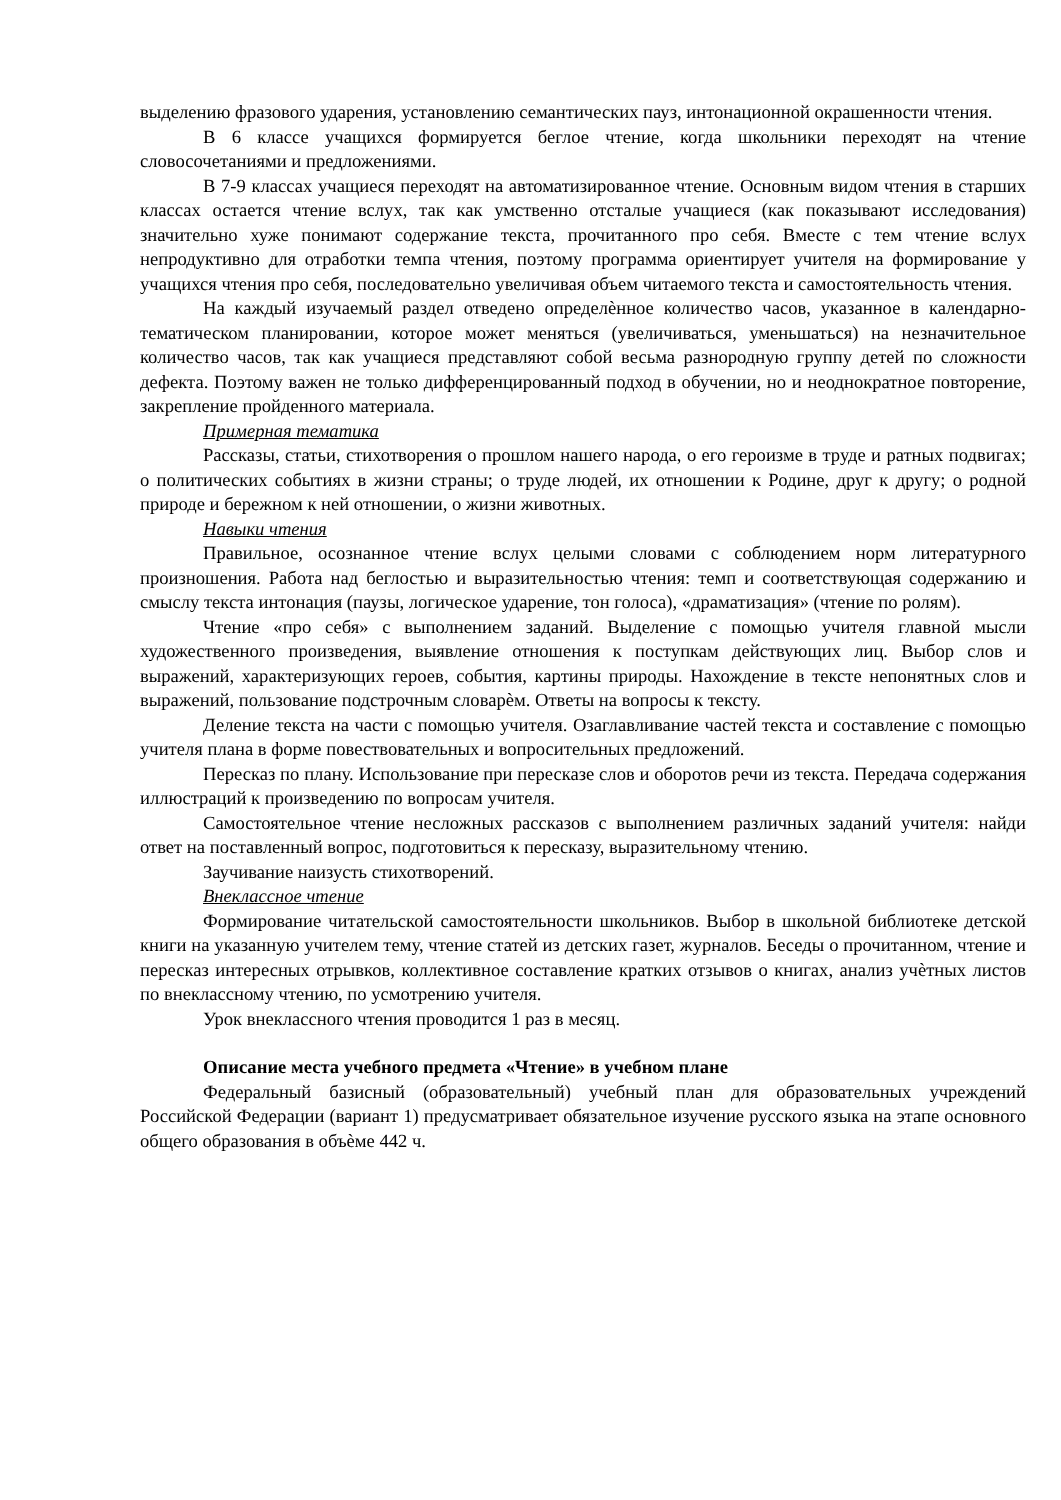выделению фразового ударения, установлению семантических пауз, интонационной окрашенности чтения.
В 6 классе учащихся формируется беглое чтение, когда школьники переходят на чтение словосочетаниями и предложениями.
В 7-9 классах учащиеся переходят на автоматизированное чтение. Основным видом чтения в старших классах остается чтение вслух, так как умственно отсталые учащиеся (как показывают исследования) значительно хуже понимают содержание текста, прочитанного про себя. Вместе с тем чтение вслух непродуктивно для отработки темпа чтения, поэтому программа ориентирует учителя на формирование у учащихся чтения про себя, последовательно увеличивая объем читаемого текста и самостоятельность чтения.
На каждый изучаемый раздел отведено определѐнное количество часов, указанное в календарно-тематическом планировании, которое может меняться (увеличиваться, уменьшаться) на незначительное количество часов, так как учащиеся представляют собой весьма разнородную группу детей по сложности дефекта. Поэтому важен не только дифференцированный подход в обучении, но и неоднократное повторение, закрепление пройденного материала.
Примерная тематика
Рассказы, статьи, стихотворения о прошлом нашего народа, о его героизме в труде и ратных подвигах; о политических событиях в жизни страны; о труде людей, их отношении к Родине, друг к другу; о родной природе и бережном к ней отношении, о жизни животных.
Навыки чтения
Правильное, осознанное чтение вслух целыми словами с соблюдением норм литературного произношения. Работа над беглостью и выразительностью чтения: темп и соответствующая содержанию и смыслу текста интонация (паузы, логическое ударение, тон голоса), «драматизация» (чтение по ролям).
Чтение «про себя» с выполнением заданий. Выделение с помощью учителя главной мысли художественного произведения, выявление отношения к поступкам действующих лиц. Выбор слов и выражений, характеризующих героев, события, картины природы. Нахождение в тексте непонятных слов и выражений, пользование подстрочным словарѐм. Ответы на вопросы к тексту.
Деление текста на части с помощью учителя. Озаглавливание частей текста и составление с помощью учителя плана в форме повествовательных и вопросительных предложений.
Пересказ по плану. Использование при пересказе слов и оборотов речи из текста. Передача содержания иллюстраций к произведению по вопросам учителя.
Самостоятельное чтение несложных рассказов с выполнением различных заданий учителя: найди ответ на поставленный вопрос, подготовиться к пересказу, выразительному чтению.
Заучивание наизусть стихотворений.
Внеклассное чтение
Формирование читательской самостоятельности школьников. Выбор в школьной библиотеке детской книги на указанную учителем тему, чтение статей из детских газет, журналов. Беседы о прочитанном, чтение и пересказ интересных отрывков, коллективное составление кратких отзывов о книгах, анализ учѐтных листов по внеклассному чтению, по усмотрению учителя.
Урок внеклассного чтения проводится 1 раз в месяц.
Описание места учебного предмета «Чтение» в учебном плане
Федеральный базисный (образовательный) учебный план для образовательных учреждений Российской Федерации (вариант 1) предусматривает обязательное изучение русского языка на этапе основного общего образования в объѐме 442 ч.